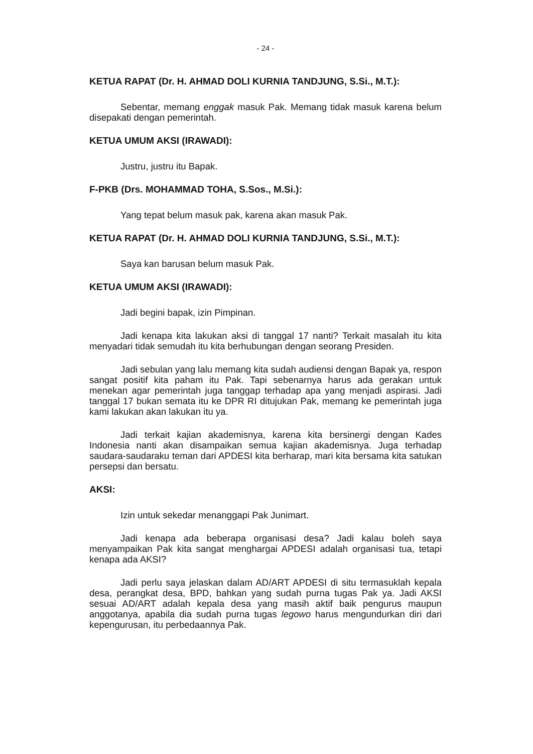- 24 -
KETUA RAPAT (Dr. H. AHMAD DOLI KURNIA TANDJUNG, S.Si., M.T.):
Sebentar, memang enggak masuk Pak. Memang tidak masuk karena belum disepakati dengan pemerintah.
KETUA UMUM AKSI (IRAWADI):
Justru, justru itu Bapak.
F-PKB (Drs. MOHAMMAD TOHA, S.Sos., M.Si.):
Yang tepat belum masuk pak, karena akan masuk Pak.
KETUA RAPAT (Dr. H. AHMAD DOLI KURNIA TANDJUNG, S.Si., M.T.):
Saya kan barusan belum masuk Pak.
KETUA UMUM AKSI (IRAWADI):
Jadi begini bapak, izin Pimpinan.
Jadi kenapa kita lakukan aksi di tanggal 17 nanti? Terkait masalah itu kita menyadari tidak semudah itu kita berhubungan dengan seorang Presiden.
Jadi sebulan yang lalu memang kita sudah audiensi dengan Bapak ya, respon sangat positif kita paham itu Pak. Tapi sebenarnya harus ada gerakan untuk menekan agar pemerintah juga tanggap terhadap apa yang menjadi aspirasi. Jadi tanggal 17 bukan semata itu ke DPR RI ditujukan Pak, memang ke pemerintah juga kami lakukan akan lakukan itu ya.
Jadi terkait kajian akademisnya, karena kita bersinergi dengan Kades Indonesia nanti akan disampaikan semua kajian akademisnya. Juga terhadap saudara-saudaraku teman dari APDESI kita berharap, mari kita bersama kita satukan persepsi dan bersatu.
AKSI:
Izin untuk sekedar menanggapi Pak Junimart.
Jadi kenapa ada beberapa organisasi desa? Jadi kalau boleh saya menyampaikan Pak kita sangat menghargai APDESI adalah organisasi tua, tetapi kenapa ada AKSI?
Jadi perlu saya jelaskan dalam AD/ART APDESI di situ termasuklah kepala desa, perangkat desa, BPD, bahkan yang sudah purna tugas Pak ya. Jadi AKSI sesuai AD/ART adalah kepala desa yang masih aktif baik pengurus maupun anggotanya, apabila dia sudah purna tugas legowo harus mengundurkan diri dari kepengurusan, itu perbedaannya Pak.